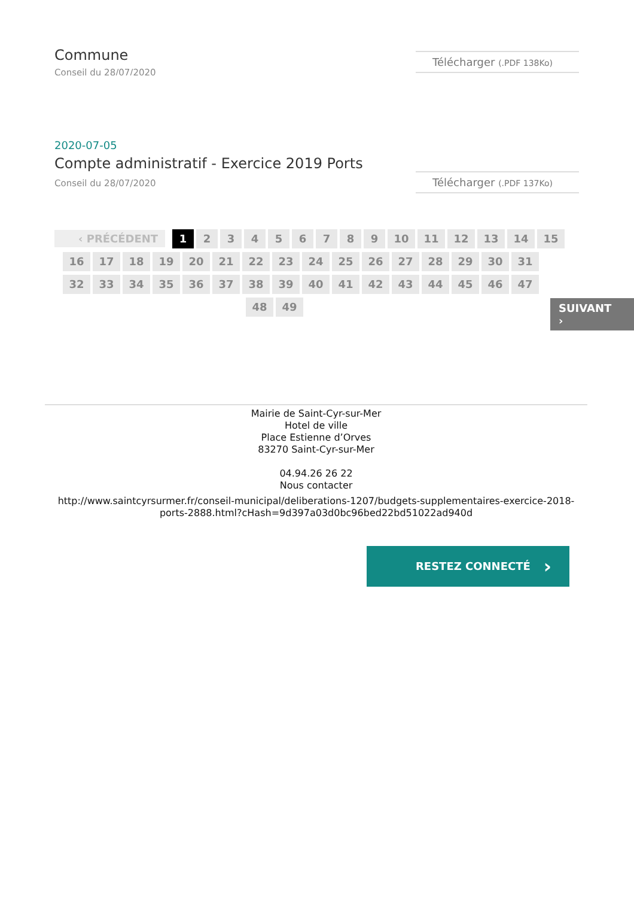Commune
Conseil du 28/07/2020
Télécharger (.PDF 138Ko)
2020-07-05
Compte administratif - Exercice 2019 Ports
Conseil du 28/07/2020
Télécharger (.PDF 137Ko)
‹ PRÉCÉDENT 1 23456789 10 11 12 13 14 15
16 17 18 19 20 21 22 23 24 25 26 27 28 29 30 31
32 33 34 35 36 37 38 39 40 41 42 43 44 45 46 47
48 49
SUIVANT ›
Mairie de Saint-Cyr-sur-Mer
Hotel de ville
Place Estienne d’Orves
83270 Saint-Cyr-sur-Mer
04.94.26 26 22
Nous contacter
http://www.saintcyrsurmer.fr/conseil-municipal/deliberations-1207/budgets-supplementaires-exercice-2018-ports-2888.html?cHash=9d397a03d0bc96bed22bd51022ad940d
RESTEZ CONNECTÉ ›